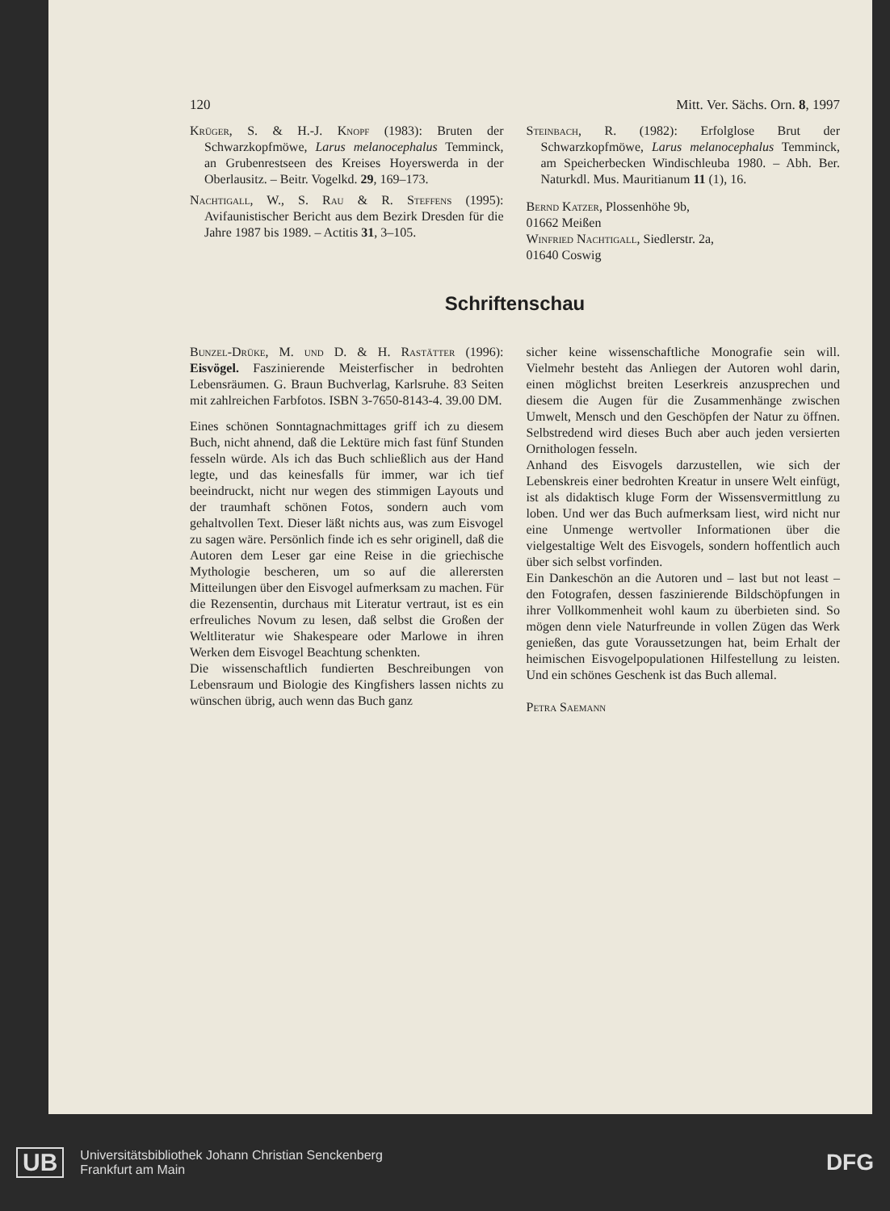120 Mitt. Ver. Sächs. Orn. 8, 1997
Krüger, S. & H.-J. Knopf (1983): Bruten der Schwarzkopfmöwe, Larus melanocephalus Temminck, an Grubenrestseen des Kreises Hoyerswerda in der Oberlausitz. – Beitr. Vogelkd. 29, 169–173.
Nachtigall, W., S. Rau & R. Steffens (1995): Avifaunistischer Bericht aus dem Bezirk Dresden für die Jahre 1987 bis 1989. – Actitis 31, 3–105.
Steinbach, R. (1982): Erfolglose Brut der Schwarzkopfmöwe, Larus melanocephalus Temminck, am Speicherbecken Windischleuba 1980. – Abh. Ber. Naturkdl. Mus. Mauritianum 11 (1), 16.
Bernd Katzer, Plossenhöhe 9b,
01662 Meißen
Winfried Nachtigall, Siedlerstr. 2a,
01640 Coswig
Schriftenschau
Bunzel-Drüke, M. und D. & H. Rastätter (1996): Eisvögel. Faszinierende Meisterfischer in bedrohten Lebensräumen. G. Braun Buchverlag, Karlsruhe. 83 Seiten mit zahlreichen Farbfotos. ISBN 3-7650-8143-4. 39.00 DM.
Eines schönen Sonntagnachmittages griff ich zu diesem Buch, nicht ahnend, daß die Lektüre mich fast fünf Stunden fesseln würde. Als ich das Buch schließlich aus der Hand legte, und das keinesfalls für immer, war ich tief beeindruckt, nicht nur wegen des stimmigen Layouts und der traumhaft schönen Fotos, sondern auch vom gehaltvollen Text. Dieser läßt nichts aus, was zum Eisvogel zu sagen wäre. Persönlich finde ich es sehr originell, daß die Autoren dem Leser gar eine Reise in die griechische Mythologie bescheren, um so auf die allerersten Mitteilungen über den Eisvogel aufmerksam zu machen. Für die Rezensentin, durchaus mit Literatur vertraut, ist es ein erfreuliches Novum zu lesen, daß selbst die Großen der Weltliteratur wie Shakespeare oder Marlowe in ihren Werken dem Eisvogel Beachtung schenkten.
Die wissenschaftlich fundierten Beschreibungen von Lebensraum und Biologie des Kingfishers lassen nichts zu wünschen übrig, auch wenn das Buch ganz
sicher keine wissenschaftliche Monografie sein will. Vielmehr besteht das Anliegen der Autoren wohl darin, einen möglichst breiten Leserkreis anzusprechen und diesem die Augen für die Zusammenhänge zwischen Umwelt, Mensch und den Geschöpfen der Natur zu öffnen. Selbstredend wird dieses Buch aber auch jeden versierten Ornithologen fesseln.
Anhand des Eisvogels darzustellen, wie sich der Lebenskreis einer bedrohten Kreatur in unsere Welt einfügt, ist als didaktisch kluge Form der Wissensvermittlung zu loben. Und wer das Buch aufmerksam liest, wird nicht nur eine Unmenge wertvoller Informationen über die vielgestaltige Welt des Eisvogels, sondern hoffentlich auch über sich selbst vorfinden.
Ein Dankeschön an die Autoren und – last but not least – den Fotografen, dessen faszinierende Bildschöpfungen in ihrer Vollkommenheit wohl kaum zu überbieten sind. So mögen denn viele Naturfreunde in vollen Zügen das Werk genießen, das gute Voraussetzungen hat, beim Erhalt der heimischen Eisvogelpopulationen Hilfestellung zu leisten. Und ein schönes Geschenk ist das Buch allemal.
Petra Saemann
UB Universitätsbibliothek Johann Christian Senckenberg
Frankfurt am Main DFG